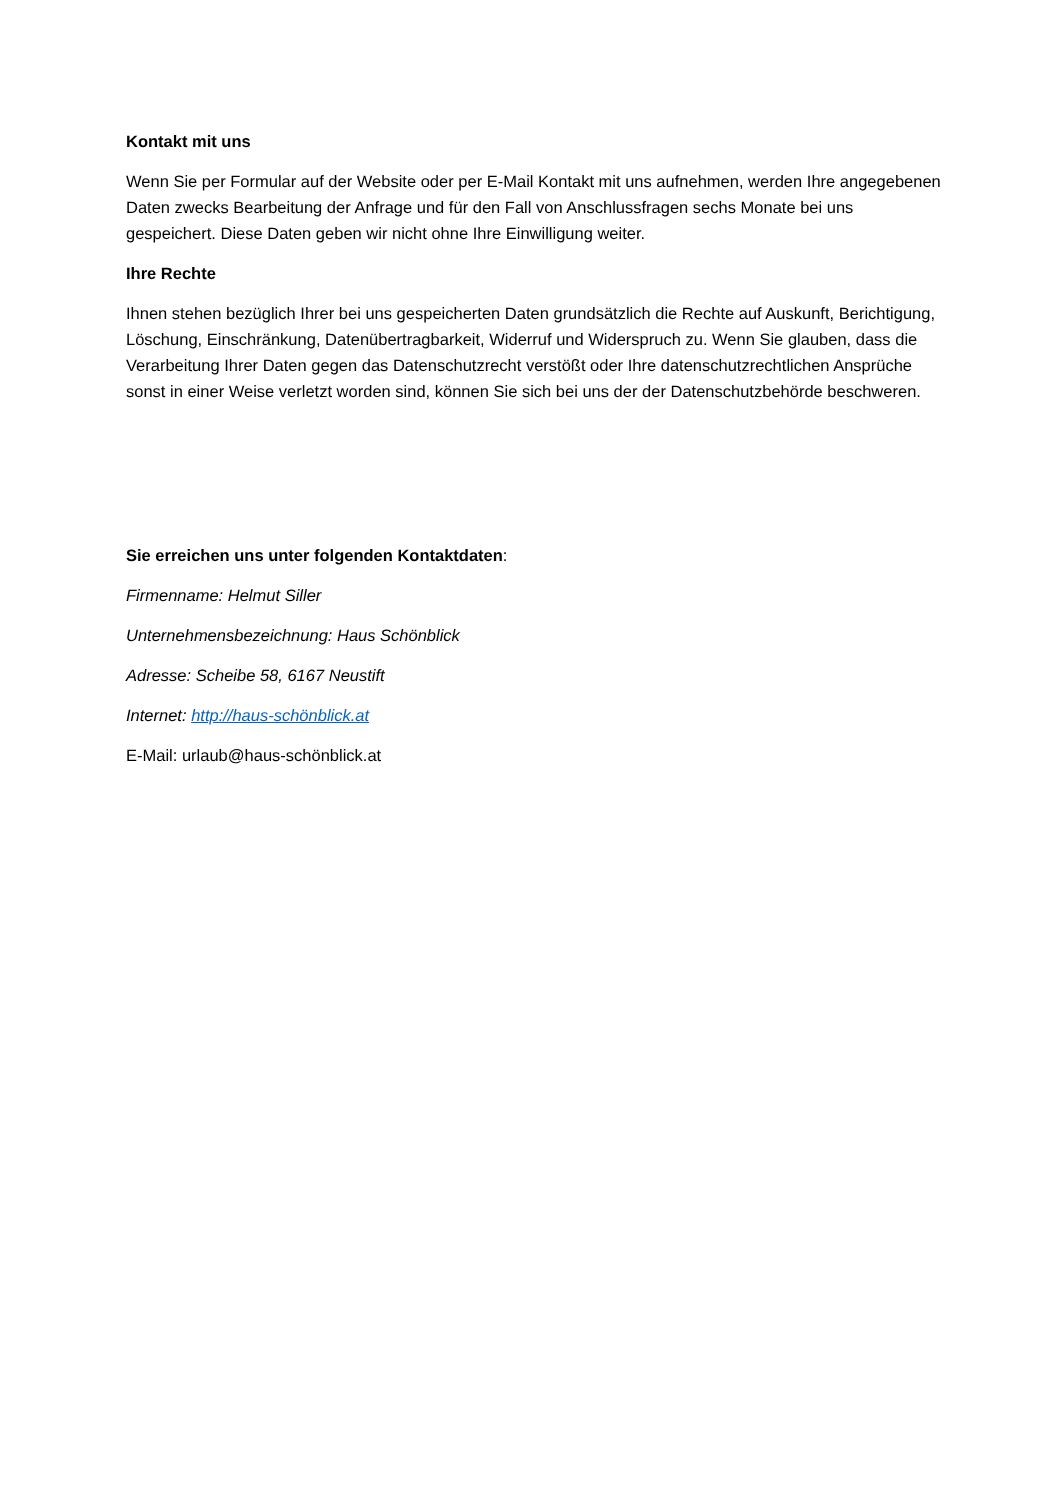Kontakt mit uns
Wenn Sie per Formular auf der Website oder per E-Mail Kontakt mit uns aufnehmen, werden Ihre angegebenen Daten zwecks Bearbeitung der Anfrage und für den Fall von Anschlussfragen sechs Monate bei uns gespeichert. Diese Daten geben wir nicht ohne Ihre Einwilligung weiter.
Ihre Rechte
Ihnen stehen bezüglich Ihrer bei uns gespeicherten Daten grundsätzlich die Rechte auf Auskunft, Berichtigung, Löschung, Einschränkung, Datenübertragbarkeit, Widerruf und Widerspruch zu. Wenn Sie glauben, dass die Verarbeitung Ihrer Daten gegen das Datenschutzrecht verstößt oder Ihre datenschutzrechtlichen Ansprüche sonst in einer Weise verletzt worden sind, können Sie sich bei uns der der Datenschutzbehörde beschweren.
Sie erreichen uns unter folgenden Kontaktdaten:
Firmenname: Helmut Siller
Unternehmensbezeichnung: Haus Schönblick
Adresse: Scheibe 58, 6167 Neustift
Internet: http://haus-schönblick.at
E-Mail: urlaub@haus-schönblick.at